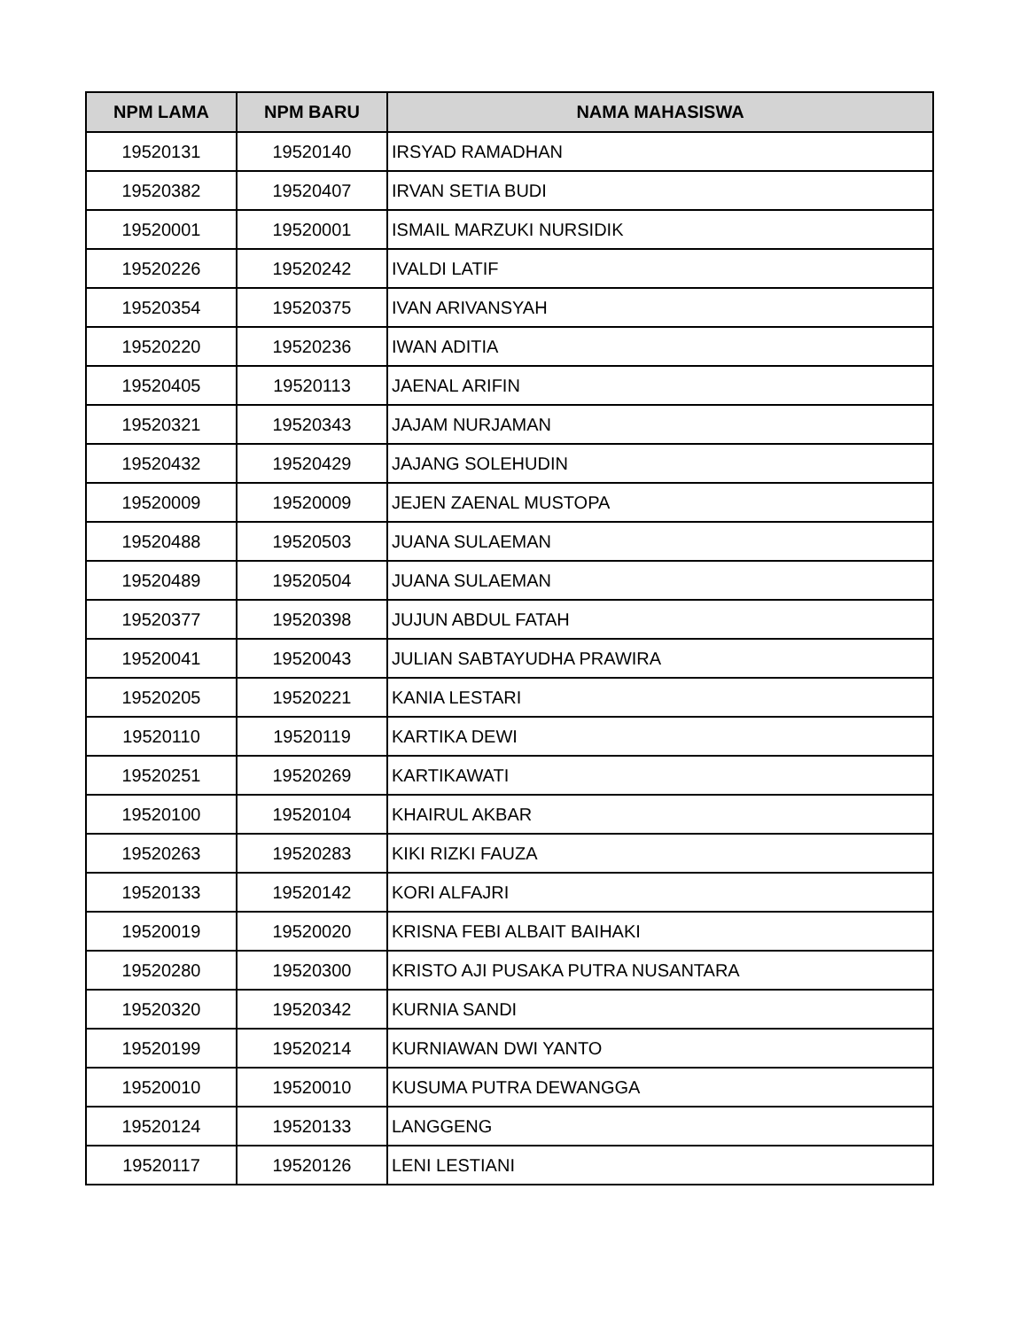| NPM LAMA | NPM BARU | NAMA MAHASISWA |
| --- | --- | --- |
| 19520131 | 19520140 | IRSYAD RAMADHAN |
| 19520382 | 19520407 | IRVAN SETIA BUDI |
| 19520001 | 19520001 | ISMAIL MARZUKI NURSIDIK |
| 19520226 | 19520242 | IVALDI LATIF |
| 19520354 | 19520375 | IVAN ARIVANSYAH |
| 19520220 | 19520236 | IWAN ADITIA |
| 19520405 | 19520113 | JAENAL ARIFIN |
| 19520321 | 19520343 | JAJAM NURJAMAN |
| 19520432 | 19520429 | JAJANG SOLEHUDIN |
| 19520009 | 19520009 | JEJEN ZAENAL MUSTOPA |
| 19520488 | 19520503 | JUANA SULAEMAN |
| 19520489 | 19520504 | JUANA SULAEMAN |
| 19520377 | 19520398 | JUJUN ABDUL FATAH |
| 19520041 | 19520043 | JULIAN SABTAYUDHA PRAWIRA |
| 19520205 | 19520221 | KANIA LESTARI |
| 19520110 | 19520119 | KARTIKA DEWI |
| 19520251 | 19520269 | KARTIKAWATI |
| 19520100 | 19520104 | KHAIRUL AKBAR |
| 19520263 | 19520283 | KIKI RIZKI FAUZA |
| 19520133 | 19520142 | KORI ALFAJRI |
| 19520019 | 19520020 | KRISNA FEBI ALBAIT BAIHAKI |
| 19520280 | 19520300 | KRISTO AJI PUSAKA PUTRA NUSANTARA |
| 19520320 | 19520342 | KURNIA SANDI |
| 19520199 | 19520214 | KURNIAWAN DWI YANTO |
| 19520010 | 19520010 | KUSUMA PUTRA DEWANGGA |
| 19520124 | 19520133 | LANGGENG |
| 19520117 | 19520126 | LENI LESTIANI |